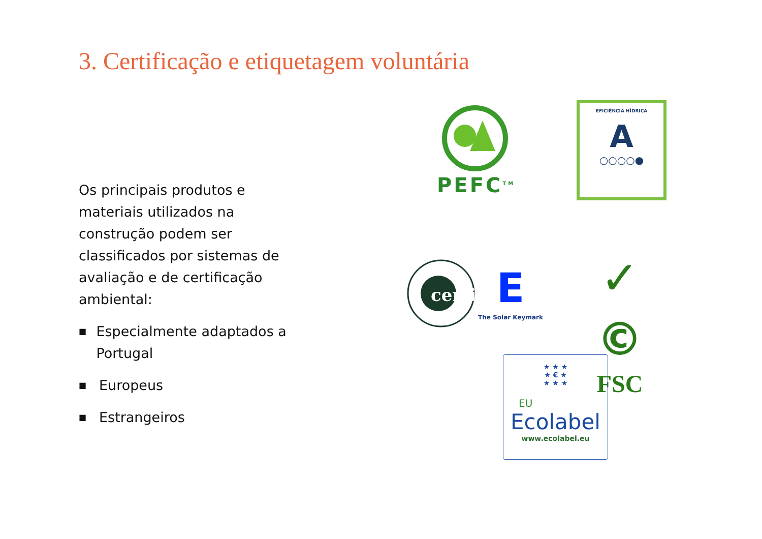3. Certificação e etiquetagem voluntária
Os principais produtos e materiais utilizados na construção podem ser classificados por sistemas de avaliação e de certificação ambiental:
■ Especialmente adaptados a Portugal
■ Europeus
■ Estrangeiros
PEFC<sup>TM</sup>
EFICIÊNCIA HÍDRICA
A
○○○○●
certif
E
The Solar Keymark
✓ ©
FSC
★ ★ ★
★ € ★
★ ★ ★
EU
Ecolabel
www.ecolabel.eu